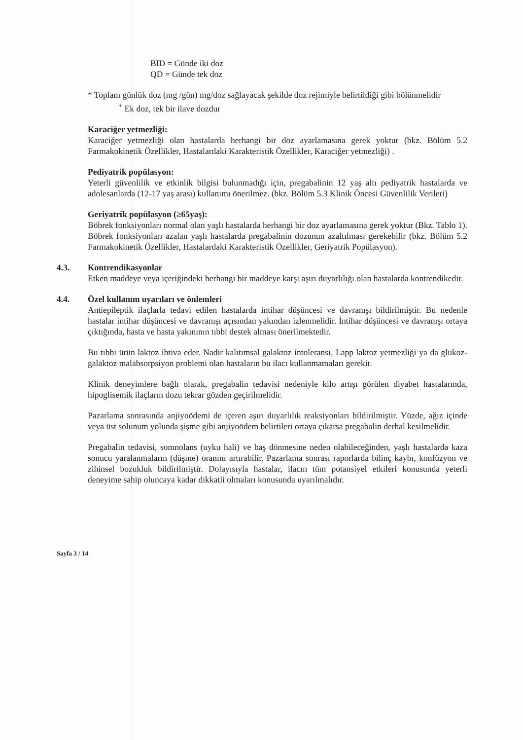BID = Günde iki doz
QD = Günde tek doz
* Toplam günlük doz (mg /gün) mg/doz sağlayacak şekilde doz rejimiyle belirtildiği gibi bölünmelidir
<sup>+</sup> Ek doz, tek bir ilave dozdur
Karaciğer yetmezliği:
Karaciğer yetmezliği olan hastalarda herhangi bir doz ayarlamasına gerek yoktur (bkz. Bölüm 5.2 Farmakokinetik Özellikler, Hastalardaki Karakteristik Özellikler, Karaciğer yetmezliği) .
Pediyatrik popülasyon:
Yeterli güvenlilik ve etkinlik bilgisi bulunmadığı için, pregabalinin 12 yaş altı pediyatrik hastalarda ve adolesanlarda (12-17 yaş arası) kullanımı önerilmez. (bkz. Bölüm 5.3 Klinik Öncesi Güvenlilik Verileri)
Geriyatrik popülasyon (≥65yaş):
Böbrek fonksiyonları normal olan yaşlı hastalarda herhangi bir doz ayarlamasına gerek yoktur (Bkz. Tablo 1). Böbrek fonksiyonları azalan yaşlı hastalarda pregabalinin dozunun azaltılması gerekebilir (bkz. Bölüm 5.2 Farmakokinetik Özellikler, Hastalardaki Karakteristik Özellikler, Geriyatrik Popülasyon).
4.3. Kontrendikasyonlar
Etken maddeye veya içeriğindeki herhangi bir maddeye karşı aşırı duyarlılığı olan hastalarda kontrendikedir.
4.4. Özel kullanım uyarıları ve önlemleri
Antiepileptik ilaçlarla tedavi edilen hastalarda intihar düşüncesi ve davranışı bildirilmiştir. Bu nedenle hastalar intihar düşüncesi ve davranışı açısından yakından izlenmelidir. İntihar düşüncesi ve davranışı ortaya çıktığında, hasta ve hasta yakınının tıbbi destek alması önerilmektedir.
Bu tıbbi ürün laktoz ihtiva eder. Nadir kalıtımsal galaktoz intoleransı, Lapp laktoz yetmezliği ya da glukoz-galaktoz malabsorpsiyon problemi olan hastaların bu ilacı kullanmamaları gerekir.
Klinik deneyimlere bağlı olarak, pregabalin tedavisi nedeniyle kilo artışı görülen diyabet hastalarında, hipoglisemik ilaçların dozu tekrar gözden geçirilmelidir.
Pazarlama sonrasında anjiyoödemi de içeren aşırı duyarlılık reaksiyonları bildirilmiştir. Yüzde, ağız içinde veya üst solunum yolunda şişme gibi anjiyoödem belirtileri ortaya çıkarsa pregabalin derhal kesilmelidir.
Pregabalin tedavisi, somnolans (uyku hali) ve baş dönmesine neden olabileceğinden, yaşlı hastalarda kaza sonucu yaralanmaların (düşme) oranını artırabilir. Pazarlama sonrası raporlarda bilinç kaybı, konfüzyon ve zihinsel bozukluk bildirilmiştir. Dolayısıyla hastalar, ilacın tüm potansiyel etkileri konusunda yeterli deneyime sahip oluncaya kadar dikkatli olmaları konusunda uyarılmalıdır.
Sayfa 3 / 14